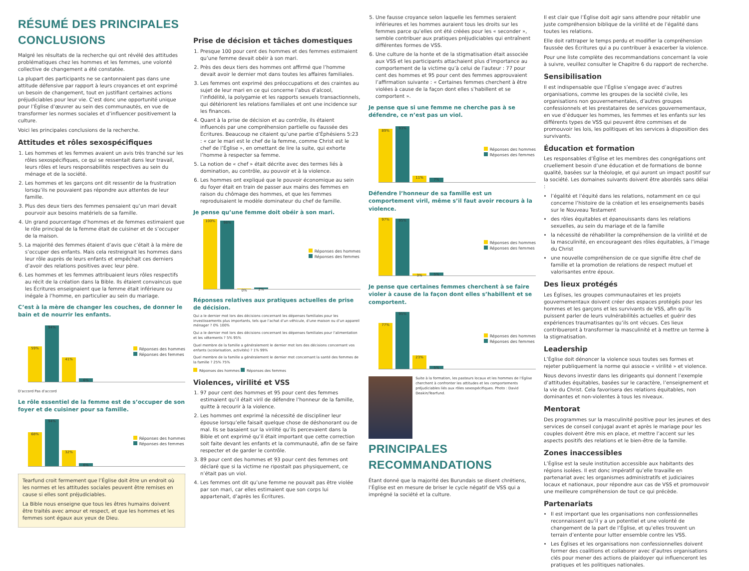RÉSUMÉ DES PRINCIPALES CONCLUSIONS
Malgré les résultats de la recherche qui ont révélé des attitudes problématiques chez les hommes et les femmes, une volonté collective de changement a été constatée.
La plupart des participants ne se cantonnaient pas dans une attitude défensive par rapport à leurs croyances et ont exprimé un besoin de changement, tout en justifiant certaines actions préjudiciables pour leur vie. C’est donc une opportunité unique pour l’Église d’œuvrer au sein des communautés, en vue de transformer les normes sociales et d’influencer positivement la culture.
Voici les principales conclusions de la recherche.
Attitudes et rôles sexospécifiques
1. Les hommes et les femmes avaient un avis très tranché sur les rôles sexospécifiques, ce qui se ressentait dans leur travail, leurs rôles et leurs responsabilités respectives au sein du ménage et de la société.
2. Les hommes et les garçons ont dit ressentir de la frustration lorsqu’ils ne pouvaient pas répondre aux attentes de leur famille.
3. Plus des deux tiers des femmes pensaient qu’un mari devait pourvoir aux besoins matériels de sa famille.
4. Un grand pourcentage d’hommes et de femmes estimaient que le rôle principal de la femme était de cuisiner et de s’occuper de la maison.
5. La majorité des femmes étaient d’avis que c’était à la mère de s’occuper des enfants. Mais cela restreignait les hommes dans leur rôle auprès de leurs enfants et empêchait ces derniers d’avoir des relations positives avec leur père.
6. Les hommes et les femmes attribuaient leurs rôles respectifs au récit de la création dans la Bible. Ils étaient convaincus que les Écritures enseignaient que la femme était inférieure ou inégale à l’homme, en particulier au sein du mariage.
C’est à la mère de changer les couches, de donner le bain et de nourrir les enfants.
59%
94%
41%
6%
Réponses des hommes
Réponses des femmes
D’accord Pas d’accord
Le rôle essentiel de la femme est de s’occuper de son foyer et de cuisiner pour sa famille.
68%
94%
32%
6%
Réponses des hommes
Réponses des femmes
Tearfund croit fermement que l’Église doit être un endroit où les normes et les attitudes sociales peuvent être remises en cause si elles sont préjudiciables.
La Bible nous enseigne que tous les êtres humains doivent être traités avec amour et respect, et que les hommes et les femmes sont égaux aux yeux de Dieu.
Prise de décision et tâches domestiques
1. Presque 100 pour cent des hommes et des femmes estimaient qu’une femme devait obéir à son mari.
2. Près des deux tiers des hommes ont affirmé que l’homme devait avoir le dernier mot dans toutes les affaires familiales.
3. Les femmes ont exprimé des préoccupations et des craintes au sujet de leur mari en ce qui concerne l’abus d’alcool, l’infidélité, la polygamie et les rapports sexuels transactionnels, qui détériorent les relations familiales et ont une incidence sur les finances.
4. Quant à la prise de décision et au contrôle, ils étaient influencés par une compréhension partielle ou faussée des Écritures. Beaucoup ne citaient qu’une partie d’Éphésiens 5:23 : « car le mari est le chef de la femme, comme Christ est le chef de l’Église », en omettant de lire la suite, qui exhorte l’homme à respecter sa femme.
5. La notion de « chef » était décrite avec des termes liés à domination, au contrôle, au pouvoir et à la violence.
6. Les hommes ont expliqué que le pouvoir économique au sein du foyer était en train de passer aux mains des femmes en raison du chômage des hommes, et que les femmes reproduisaient le modèle dominateur du chef de famille.
Je pense qu’une femme doit obéir à son mari.
100%
98%
0%
2%
Réponses des hommes
Réponses des femmes
Réponses relatives aux pratiques actuelles de prise de décision.
Qui a le dernier mot lors des décisions concernant les dépenses familiales pour les investissements plus importants, tels que l’achat d’un véhicule, d’une maison ou d’un appareil ménager ? 0% 100%
Qui a le dernier mot lors des décisions concernant les dépenses familiales pour l’alimentation et les vêtements ? 5% 95%
Quel membre de la famille a généralement le dernier mot lors des décisions concernant vos enfants (scolarisation, activités) ? 1% 99%
Quel membre de la famille a généralement le dernier mot concernant la santé des femmes de la famille ? 25% 75%
Réponses des hommes Réponses des femmes
Violences, virilité et VSS
1. 97 pour cent des hommes et 95 pour cent des femmes estimaient qu’il était viril de défendre l’honneur de la famille, quitte à recourir à la violence.
2. Les hommes ont exprimé la nécessité de discipliner leur épouse lorsqu’elle faisait quelque chose de déshonorant ou de mal. Ils se basaient sur la virilité qu’ils percevaient dans la Bible et ont exprimé qu’il était important que cette correction soit faite devant les enfants et la communauté, afin de se faire respecter et de garder le contrôle.
3. 89 pour cent des hommes et 93 pour cent des femmes ont déclaré que si la victime ne ripostait pas physiquement, ce n’était pas un viol.
4. Les femmes ont dit qu’une femme ne pouvait pas être violée par son mari, car elles estimaient que son corps lui appartenait, d’après les Écritures.
5. Une fausse croyance selon laquelle les femmes seraient inférieures et les hommes auraient tous les droits sur les femmes parce qu’elles ont été créées pour les « seconder », semble contribuer aux pratiques préjudiciables qui entraînent différentes formes de VSS.
6. Une culture de la honte et de la stigmatisation était associée aux VSS et les participants attachaient plus d’importance au comportement de la victime qu’à celui de l’auteur : 77 pour cent des hommes et 95 pour cent des femmes approuvaient l’affirmation suivante : « Certaines femmes cherchent à être violées à cause de la façon dont elles s’habillent et se comportent ».
Je pense que si une femme ne cherche pas à se défendre, ce n’est pas un viol.
89%
93%
11%
7%
Réponses des hommes
Réponses des femmes
Défendre l’honneur de sa famille est un comportement viril, même s’il faut avoir recours à la violence.
97%
95%
3%
5%
Réponses des hommes
Réponses des femmes
Je pense que certaines femmes cherchent à se faire violer à cause de la façon dont elles s’habillent et se comportent.
77%
95%
23%
5%
Réponses des hommes
Réponses des femmes
Suite à la formation, les pasteurs locaux et les hommes de l’Église cherchent à confronter les attitudes et les comportements préjudiciables liés aux rôles sexospécifiques. Photo : David Deakin/Tearfund.
PRINCIPALES RECOMMANDATIONS
Étant donné que la majorité des Burundais se disent chrétiens, l’Église est en mesure de briser le cycle négatif de VSS qui a imprégné la société et la culture.
Il est clair que l’Église doit agir sans attendre pour rétablir une juste compréhension biblique de la virilité et de l’égalité dans toutes les relations.
Elle doit rattraper le temps perdu et modifier la compréhension faussée des Écritures qui a pu contribuer à exacerber la violence.
Pour une liste complète des recommandations concernant la voie à suivre, veuillez consulter le Chapitre 6 du rapport de recherche.
Sensibilisation
Il est indispensable que l’Église s’engage avec d’autres organisations, comme les groupes de la société civile, les organisations non gouvernementales, d’autres groupes confessionnels et les prestataires de services gouvernementaux, en vue d’éduquer les hommes, les femmes et les enfants sur les différents types de VSS qui peuvent être commises et de promouvoir les lois, les politiques et les services à disposition des survivants.
Éducation et formation
Les responsables d’Église et les membres des congrégations ont cruellement besoin d’une éducation et de formations de bonne qualité, basées sur la théologie, et qui auront un impact positif sur la société. Les domaines suivants doivent être abordés sans délai :
l’égalité et l’équité dans les relations, notamment en ce qui concerne l’histoire de la création et les enseignements basés sur le Nouveau Testament
des rôles équitables et épanouissants dans les relations sexuelles, au sein du mariage et de la famille
la nécessité de réhabiliter la compréhension de la virilité et de la masculinité, en encourageant des rôles équitables, à l’image du Christ
une nouvelle compréhension de ce que signifie être chef de famille et la promotion de relations de respect mutuel et valorisantes entre époux.
Des lieux protégés
Les Églises, les groupes communautaires et les projets gouvernementaux doivent créer des espaces protégés pour les hommes et les garçons et les survivants de VSS, afin qu’ils puissent parler de leurs vulnérabilités actuelles et guérir des expériences traumatisantes qu’ils ont vécues. Ces lieux contribueront à transformer la masculinité et à mettre un terme à la stigmatisation.
Leadership
L’Église doit dénoncer la violence sous toutes ses formes et rejeter publiquement la norme qui associe « virilité » et violence.
Nous devons investir dans les dirigeants qui donnent l’exemple d’attitudes équitables, basées sur le caractère, l’enseignement et la vie du Christ. Cela favorisera des relations équitables, non dominantes et non-violentes à tous les niveaux.
Mentorat
Des programmes sur la masculinité positive pour les jeunes et des services de conseil conjugal avant et après le mariage pour les couples doivent être mis en place, et mettre l’accent sur les aspects positifs des relations et le bien-être de la famille.
Zones inaccessibles
L’Église est la seule institution accessible aux habitants des régions isolées. Il est donc impératif qu’elle travaille en partenariat avec les organismes administratifs et judiciaires locaux et nationaux, pour répondre aux cas de VSS et promouvoir une meilleure compréhension de tout ce qui précède.
Partenariats
Il est important que les organisations non confessionnelles reconnaissent qu’il y a un potentiel et une volonté de changement de la part de l’Église, et qu’elles trouvent un terrain d’entente pour lutter ensemble contre les VSS.
Les Églises et les organisations non confessionnelles doivent former des coalitions et collaborer avec d’autres organisations clés pour mener des actions de plaidoyer qui influenceront les pratiques et les politiques nationales.